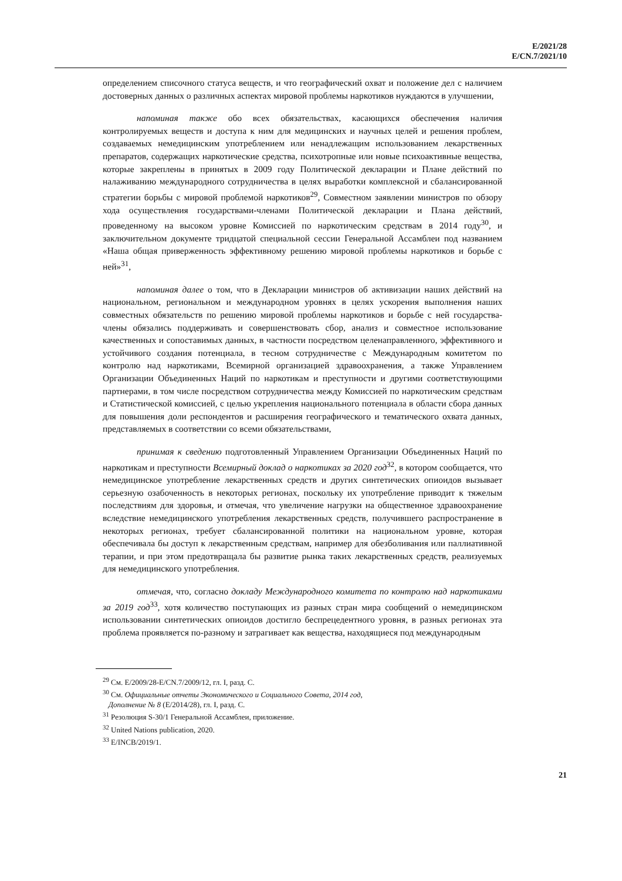E/2021/28
E/CN.7/2021/10
определением списочного статуса веществ, и что географический охват и положение дел с наличием достоверных данных о различных аспектах мировой проблемы наркотиков нуждаются в улучшении,
напоминая также обо всех обязательствах, касающихся обеспечения наличия контролируемых веществ и доступа к ним для медицинских и научных целей и решения проблем, создаваемых немедицинским употреблением или ненадлежащим использованием лекарственных препаратов, содержащих наркотические средства, психотропные или новые психоактивные вещества, которые закреплены в принятых в 2009 году Политической декларации и Плане действий по налаживанию международного сотрудничества в целях выработки комплексной и сбалансированной стратегии борьбы с мировой проблемой наркотиков<sup>29</sup>, Совместном заявлении министров по обзору хода осуществления государствами-членами Политической декларации и Плана действий, проведенному на высоком уровне Комиссией по наркотическим средствам в 2014 году<sup>30</sup>, и заключительном документе тридцатой специальной сессии Генеральной Ассамблеи под названием «Наша общая приверженность эффективному решению мировой проблемы наркотиков и борьбе с ней»<sup>31</sup>,
напоминая далее о том, что в Декларации министров об активизации наших действий на национальном, региональном и международном уровнях в целях ускорения выполнения наших совместных обязательств по решению мировой проблемы наркотиков и борьбе с ней государства-члены обязались поддерживать и совершенствовать сбор, анализ и совместное использование качественных и сопоставимых данных, в частности посредством целенаправленного, эффективного и устойчивого создания потенциала, в тесном сотрудничестве с Международным комитетом по контролю над наркотиками, Всемирной организацией здравоохранения, а также Управлением Организации Объединенных Наций по наркотикам и преступности и другими соответствующими партнерами, в том числе посредством сотрудничества между Комиссией по наркотическим средствам и Статистической комиссией, с целью укрепления национального потенциала в области сбора данных для повышения доли респондентов и расширения географического и тематического охвата данных, представляемых в соответствии со всеми обязательствами,
принимая к сведению подготовленный Управлением Организации Объединенных Наций по наркотикам и преступности Всемирный доклад о наркотиках за 2020 год<sup>32</sup>, в котором сообщается, что немедицинское употребление лекарственных средств и других синтетических опиоидов вызывает серьезную озабоченность в некоторых регионах, поскольку их употребление приводит к тяжелым последствиям для здоровья, и отмечая, что увеличение нагрузки на общественное здравоохранение вследствие немедицинского употребления лекарственных средств, получившего распространение в некоторых регионах, требует сбалансированной политики на национальном уровне, которая обеспечивала бы доступ к лекарственным средствам, например для обезболивания или паллиативной терапии, и при этом предотвращала бы развитие рынка таких лекарственных средств, реализуемых для немедицинского употребления.
отмечая, что, согласно докладу Международного комитета по контролю над наркотиками за 2019 год<sup>33</sup>, хотя количество поступающих из разных стран мира сообщений о немедицинском использовании синтетических опиоидов достигло беспрецедентного уровня, в разных регионах эта проблема проявляется по-разному и затрагивает как вещества, находящиеся под международным
<sup>29</sup> См. E/2009/28-E/CN.7/2009/12, гл. I, разд. C.
<sup>30</sup> См. Официальные отчеты Экономического и Социального Совета, 2014 год,
Дополнение № 8 (E/2014/28), гл. I, разд. C.
<sup>31</sup> Резолюция S-30/1 Генеральной Ассамблеи, приложение.
<sup>32</sup> United Nations publication, 2020.
<sup>33</sup> E/INCB/2019/1.
21